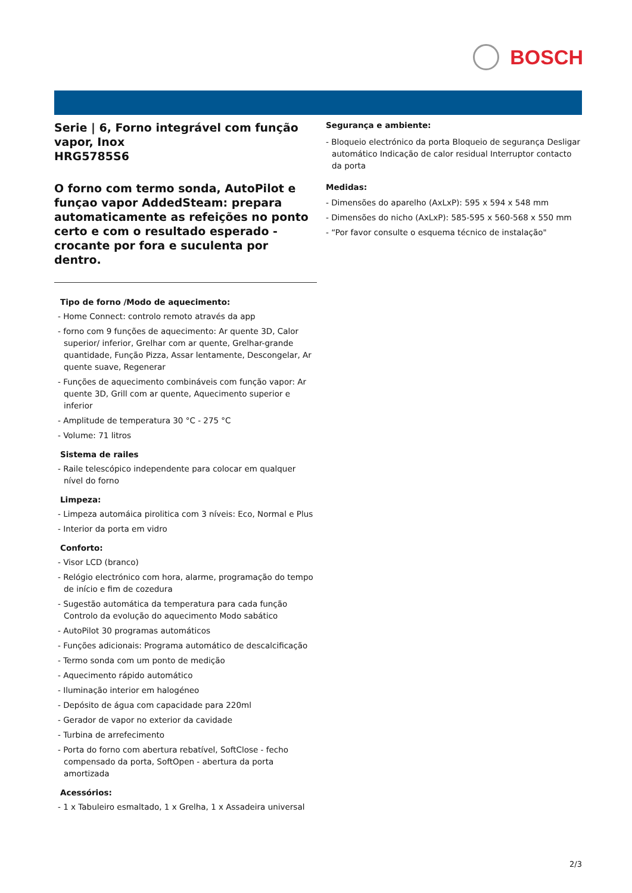BOSCH
Serie | 6, Forno integrável com função vapor, Inox
HRG5785S6
O forno com termo sonda, AutoPilot e funçao vapor AddedSteam: prepara automaticamente as refeições no ponto certo e com o resultado esperado - crocante por fora e suculenta por dentro.
Tipo de forno /Modo de aquecimento:
- Home Connect: controlo remoto através da app
- forno com 9 funções de aquecimento: Ar quente 3D, Calor superior/ inferior, Grelhar com ar quente, Grelhar-grande quantidade, Função Pizza, Assar lentamente, Descongelar, Ar quente suave, Regenerar
- Funções de aquecimento combináveis com função vapor: Ar quente 3D, Grill com ar quente, Aquecimento superior e inferior
- Amplitude de temperatura 30 °C - 275 °C
- Volume: 71 litros
Sistema de railes
- Raile telescópico independente para colocar em qualquer nível do forno
Limpeza:
- Limpeza automáica pirolitica com 3 níveis: Eco, Normal e Plus
- Interior da porta em vidro
Conforto:
- Visor LCD (branco)
- Relógio electrónico com hora, alarme, programação do tempo de início e fim de cozedura
- Sugestão automática da temperatura para cada função Controlo da evolução do aquecimento Modo sabático
- AutoPilot 30 programas automáticos
- Funções adicionais: Programa automático de descalcificação
- Termo sonda com um ponto de medição
- Aquecimento rápido automático
- Iluminação interior em halogéneo
- Depósito de água com capacidade para 220ml
- Gerador de vapor no exterior da cavidade
- Turbina de arrefecimento
- Porta do forno com abertura rebatível, SoftClose - fecho compensado da porta, SoftOpen - abertura da porta amortizada
Acessórios:
- 1 x Tabuleiro esmaltado, 1 x Grelha, 1 x Assadeira universal
Segurança e ambiente:
- Bloqueio electrónico da porta Bloqueio de segurança Desligar automático Indicação de calor residual Interruptor contacto da porta
Medidas:
- Dimensões do aparelho (AxLxP): 595 x 594 x 548 mm
- Dimensões do nicho (AxLxP): 585-595 x 560-568 x 550 mm
- “Por favor consulte o esquema técnico de instalação"
2/3